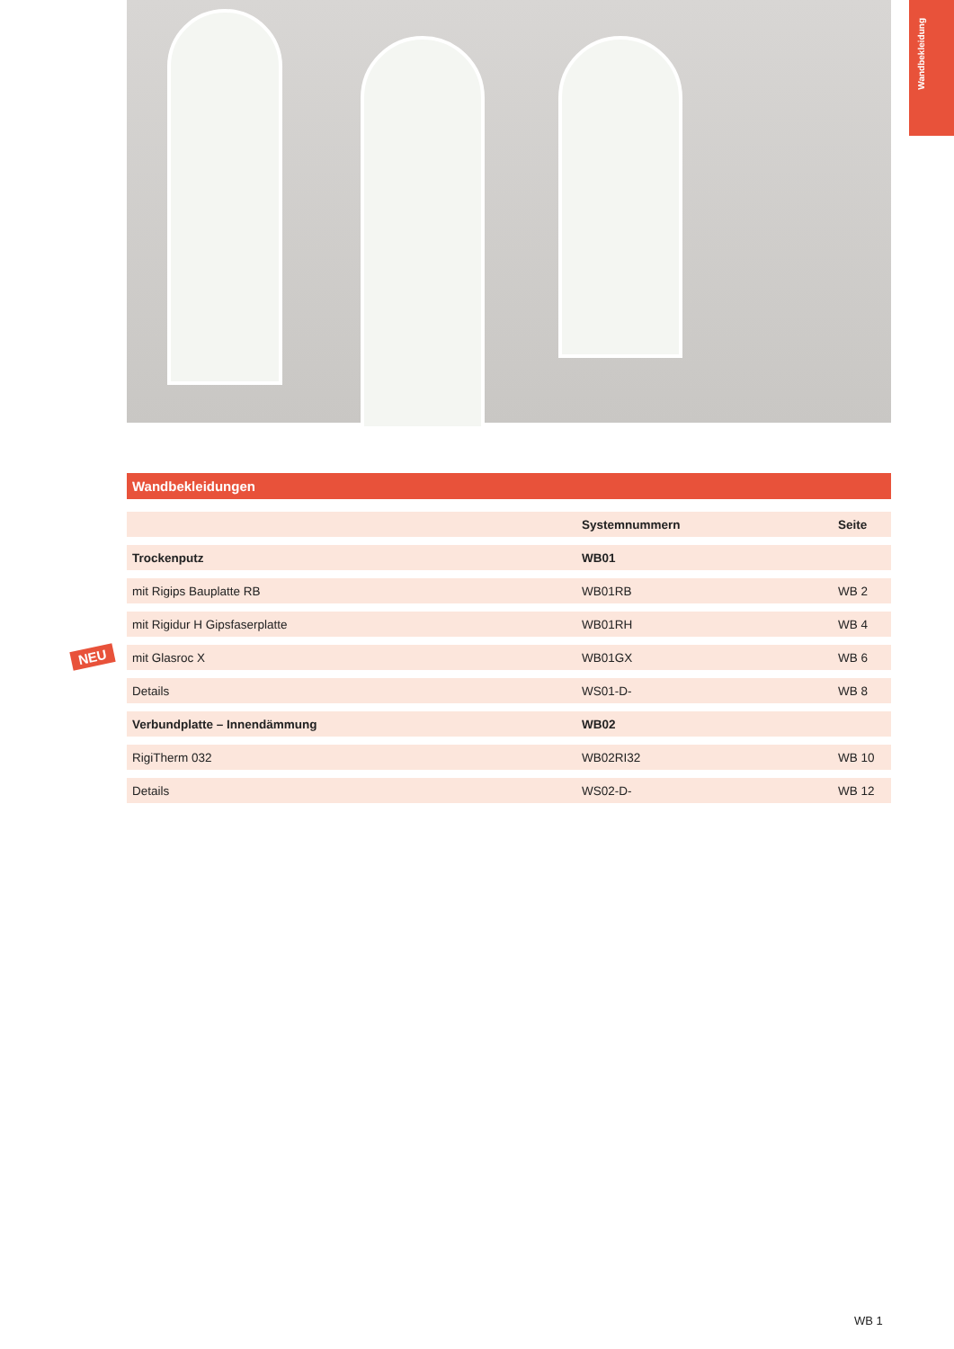Wandbekleidung
NEU
Wandbekleidungen
| | Systemnummern | Seite |
| --- | --- | --- |
| Trockenputz | WB01 | |
| mit Rigips Bauplatte RB | WB01RB | WB 2 |
| mit Rigidur H Gipsfaserplatte | WB01RH | WB 4 |
| mit Glasroc X | WB01GX | WB 6 |
| Details | WS01-D- | WB 8 |
| Verbundplatte – Innendämmung | WB02 | |
| RigiTherm 032 | WB02RI32 | WB 10 |
| Details | WS02-D- | WB 12 |
WB 1